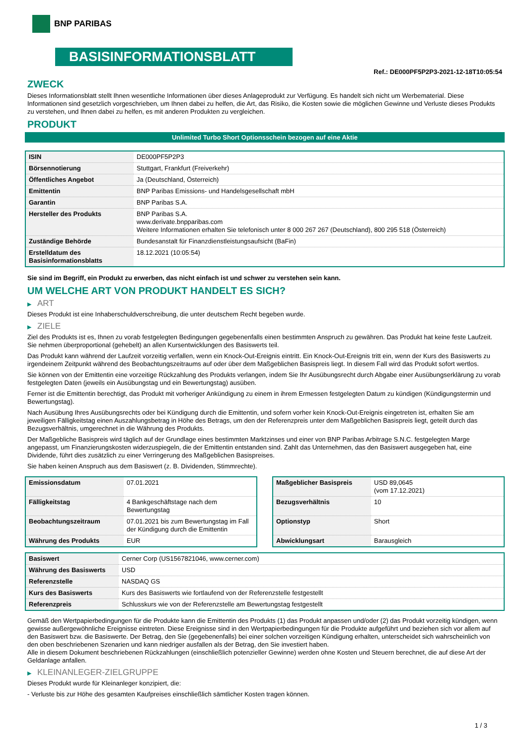BNP PARIBAS
BASISINFORMATIONSBLATT
Ref.: DE000PF5P2P3-2021-12-18T10:05:54
ZWECK
Dieses Informationsblatt stellt Ihnen wesentliche Informationen über dieses Anlageprodukt zur Verfügung. Es handelt sich nicht um Werbematerial. Diese Informationen sind gesetzlich vorgeschrieben, um Ihnen dabei zu helfen, die Art, das Risiko, die Kosten sowie die möglichen Gewinne und Verluste dieses Produkts zu verstehen, und Ihnen dabei zu helfen, es mit anderen Produkten zu vergleichen.
PRODUKT
Unlimited Turbo Short Optionsschein bezogen auf eine Aktie
| ISIN | DE000PF5P2P3 |
| Börsennotierung | Stuttgart, Frankfurt (Freiverkehr) |
| Öffentliches Angebot | Ja (Deutschland, Österreich) |
| Emittentin | BNP Paribas Emissions- und Handelsgesellschaft mbH |
| Garantin | BNP Paribas S.A. |
| Hersteller des Produkts | BNP Paribas S.A. www.derivate.bnpparibas.com Weitere Informationen erhalten Sie telefonisch unter 8 000 267 267 (Deutschland), 800 295 518 (Österreich) |
| Zuständige Behörde | Bundesanstalt für Finanzdienstleistungsaufsicht (BaFin) |
| Erstelldatum des Basisinformationsblatts | 18.12.2021 (10:05:54) |
Sie sind im Begriff, ein Produkt zu erwerben, das nicht einfach ist und schwer zu verstehen sein kann.
UM WELCHE ART VON PRODUKT HANDELT ES SICH?
▶ ART
Dieses Produkt ist eine Inhaberschuldverschreibung, die unter deutschem Recht begeben wurde.
▶ ZIELE
Ziel des Produkts ist es, Ihnen zu vorab festgelegten Bedingungen gegebenenfalls einen bestimmten Anspruch zu gewähren. Das Produkt hat keine feste Laufzeit. Sie nehmen überproportional (gehebelt) an allen Kursentwicklungen des Basiswerts teil.
Das Produkt kann während der Laufzeit vorzeitig verfallen, wenn ein Knock-Out-Ereignis eintritt. Ein Knock-Out-Ereignis tritt ein, wenn der Kurs des Basiswerts zu irgendeinem Zeitpunkt während des Beobachtungszeitraums auf oder über dem Maßgeblichen Basispreis liegt. In diesem Fall wird das Produkt sofort wertlos.
Sie können von der Emittentin eine vorzeitige Rückzahlung des Produkts verlangen, indem Sie Ihr Ausübungsrecht durch Abgabe einer Ausübungserklärung zu vorab festgelegten Daten (jeweils ein Ausübungstag und ein Bewertungstag) ausüben.
Ferner ist die Emittentin berechtigt, das Produkt mit vorheriger Ankündigung zu einem in ihrem Ermessen festgelegten Datum zu kündigen (Kündigungstermin und Bewertungstag).
Nach Ausübung Ihres Ausübungsrechts oder bei Kündigung durch die Emittentin, und sofern vorher kein Knock-Out-Ereignis eingetreten ist, erhalten Sie am jeweiligen Fälligkeitstag einen Auszahlungsbetrag in Höhe des Betrags, um den der Referenzpreis unter dem Maßgeblichen Basispreis liegt, geteilt durch das Bezugsverhältnis, umgerechnet in die Währung des Produkts.
Der Maßgebliche Basispreis wird täglich auf der Grundlage eines bestimmten Marktzinses und einer von BNP Paribas Arbitrage S.N.C. festgelegten Marge angepasst, um Finanzierungskosten widerzuspiegeln, die der Emittentin entstanden sind. Zahlt das Unternehmen, das den Basiswert ausgegeben hat, eine Dividende, führt dies zusätzlich zu einer Verringerung des Maßgeblichen Basispreises.
Sie haben keinen Anspruch aus dem Basiswert (z. B. Dividenden, Stimmrechte).
| Emissionsdatum | 07.01.2021 |
| Fälligkeitstag | 4 Bankgeschäftstage nach dem Bewertungstag |
| Beobachtungszeitraum | 07.01.2021 bis zum Bewertungstag im Fall der Kündigung durch die Emittentin |
| Währung des Produkts | EUR |
| Maßgeblicher Basispreis | USD 89,0645 (vom 17.12.2021) |
| Bezugsverhältnis | 10 |
| Optionstyp | Short |
| Abwicklungsart | Barausgleich |
| Basiswert | Cerner Corp (US1567821046, www.cerner.com) |
| Währung des Basiswerts | USD |
| Referenzstelle | NASDAQ GS |
| Kurs des Basiswerts | Kurs des Basiswerts wie fortlaufend von der Referenzstelle festgestellt |
| Referenzpreis | Schlusskurs wie von der Referenzstelle am Bewertungstag festgestellt |
Gemäß den Wertpapierbedingungen für die Produkte kann die Emittentin des Produkts (1) das Produkt anpassen und/oder (2) das Produkt vorzeitig kündigen, wenn gewisse außergewöhnliche Ereignisse eintreten. Diese Ereignisse sind in den Wertpapierbedingungen für die Produkte aufgeführt und beziehen sich vor allem auf den Basiswert bzw. die Basiswerte. Der Betrag, den Sie (gegebenenfalls) bei einer solchen vorzeitigen Kündigung erhalten, unterscheidet sich wahrscheinlich von den oben beschriebenen Szenarien und kann niedriger ausfallen als der Betrag, den Sie investiert haben.
Alle in diesem Dokument beschriebenen Rückzahlungen (einschließlich potenzieller Gewinne) werden ohne Kosten und Steuern berechnet, die auf diese Art der Geldanlage anfallen.
▶ KLEINANLEGER-ZIELGRUPPE
Dieses Produkt wurde für Kleinanleger konzipiert, die:
- Verluste bis zur Höhe des gesamten Kaufpreises einschließlich sämtlicher Kosten tragen können.
1 / 3